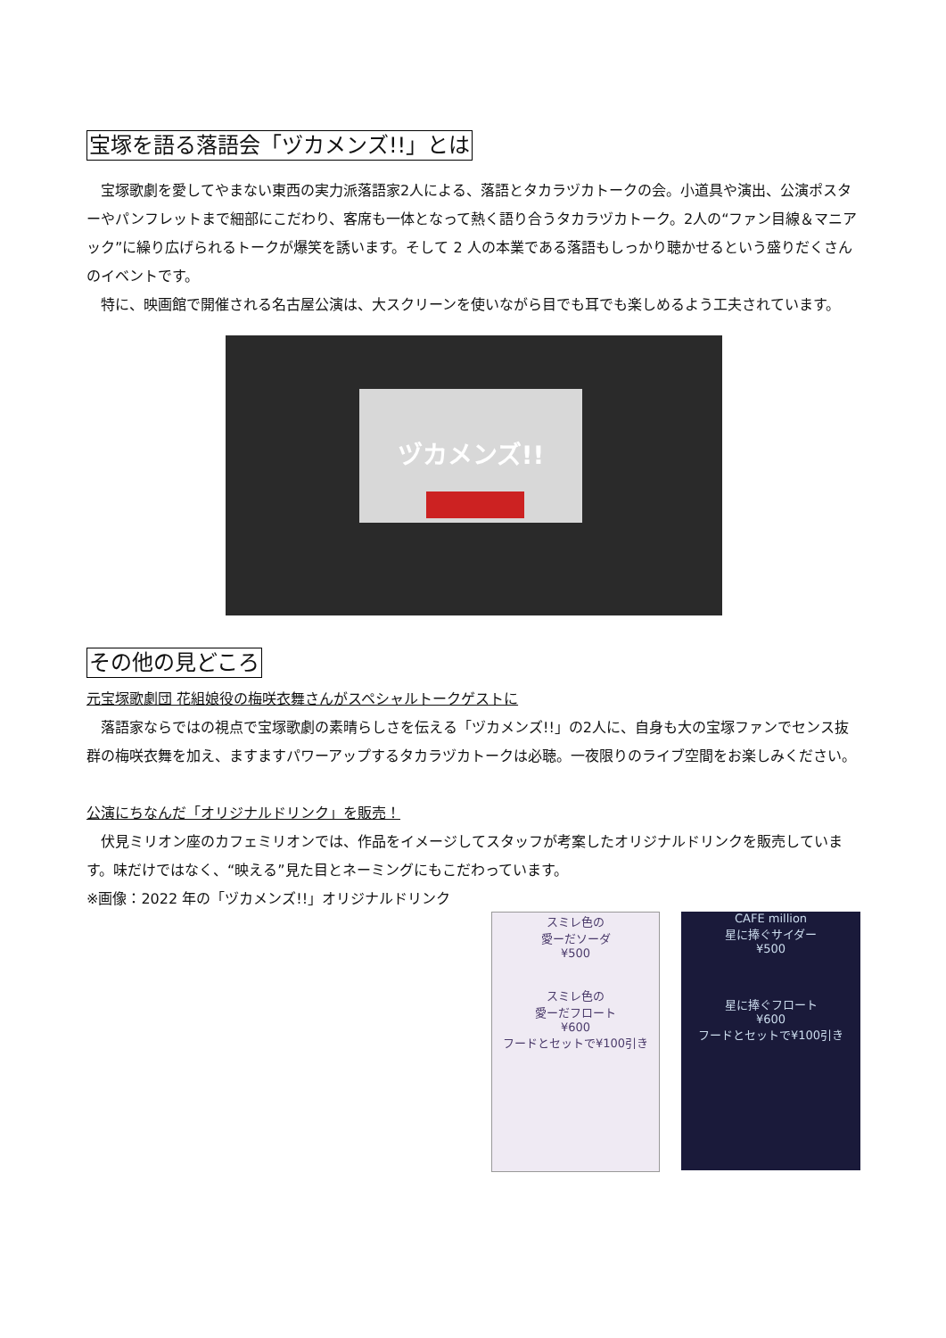宝塚を語る落語会「ヅカメンズ!!」とは
　宝塚歌劇を愛してやまない東西の実力派落語家2人による、落語とタカラヅカトークの会。小道具や演出、公演ポスターやパンフレットまで細部にこだわり、客席も一体となって熱く語り合うタカラヅカトーク。2人の“ファン目線＆マニアック”に繰り広げられるトークが爆笑を誘います。そして 2 人の本業である落語もしっかり聴かせるという盛りだくさんのイベントです。
　特に、映画館で開催される名古屋公演は、大スクリーンを使いながら目でも耳でも楽しめるよう工夫されています。
ヅカメンズ!!
その他の見どころ
元宝塚歌劇団 花組娘役の梅咲衣舞さんがスペシャルトークゲストに
　落語家ならではの視点で宝塚歌劇の素晴らしさを伝える「ヅカメンズ!!」の2人に、自身も大の宝塚ファンでセンス抜群の梅咲衣舞を加え、ますますパワーアップするタカラヅカトークは必聴。一夜限りのライブ空間をお楽しみください。
公演にちなんだ「オリジナルドリンク」を販売！
　伏見ミリオン座のカフェミリオンでは、作品をイメージしてスタッフが考案したオリジナルドリンクを販売しています。味だけではなく、“映える”見た目とネーミングにもこだわっています。
※画像：2022 年の「ヅカメンズ!!」オリジナルドリンク
スミレ色の
愛ーだソーダ
¥500
スミレ色の
愛ーだフロート
¥600
フードとセットで¥100引き
CAFE million
星に捧ぐサイダー
¥500
星に捧ぐフロート
¥600
フードとセットで¥100引き